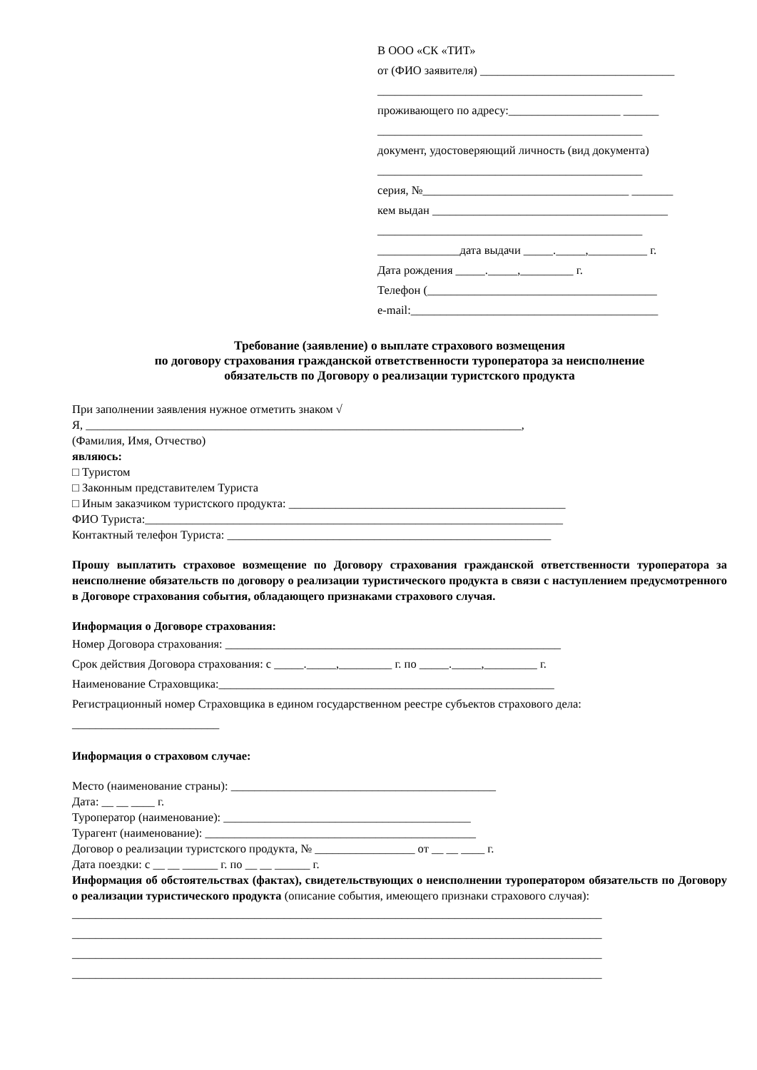В ООО «СК «ТИТ»
от (ФИО заявителя) _________________________________
_____________________________________________
проживающего по адресу:___________________ ______
_____________________________________________
документ, удостоверяющий личность (вид документа)
_____________________________________________
серия, №___________________________________ _______
кем выдан ________________________________________
_____________________________________________
______________дата выдачи _____._____,__________ г.
Дата рождения _____._____,_________ г.
Телефон (_______________________________________
e-mail:__________________________________________
Требование (заявление) о выплате страхового возмещения
по договору страхования гражданской ответственности туроператора за неисполнение
обязательств по Договору о реализации туристского продукта
При заполнении заявления нужное отметить знаком √
Я, __________________________________________________________________________,
(Фамилия, Имя, Отчество)
являюсь:
□ Туристом
□ Законным представителем Туриста
□ Иным заказчиком туристского продукта: _______________________________________________
ФИО Туриста:_______________________________________________________________________
Контактный телефон Туриста: _______________________________________________________
Прошу выплатить страховое возмещение по Договору страхования гражданской ответственности туроператора за неисполнение обязательств по договору о реализации туристического продукта в связи с наступлением предусмотренного в Договоре страхования события, обладающего признаками страхового случая.
Информация о Договоре страхования:
Номер Договора страхования: _________________________________________________________
Срок действия Договора страхования: с _____._____,_________ г. по _____._____,_________ г.
Наименование Страховщика:_________________________________________________________
Регистрационный номер Страховщика в едином государственном реестре субъектов страхового дела:
_________________________
Информация о страховом случае:
Место (наименование страны): _____________________________________________
Дата: __ __ ____ г.
Туроператор (наименование): __________________________________________
Турагент (наименование): ______________________________________________
Договор о реализации туристского продукта, № _________________ от __ __ ____ г.
Дата поездки: с __ __ ______ г. по __ __ ______ г.
Информация об обстоятельствах (фактах), свидетельствующих о неисполнении туроператором обязательств по Договору о реализации туристического продукта (описание события, имеющего признаки страхового случая):
__________________________________________________________________________________________
__________________________________________________________________________________________
__________________________________________________________________________________________
__________________________________________________________________________________________